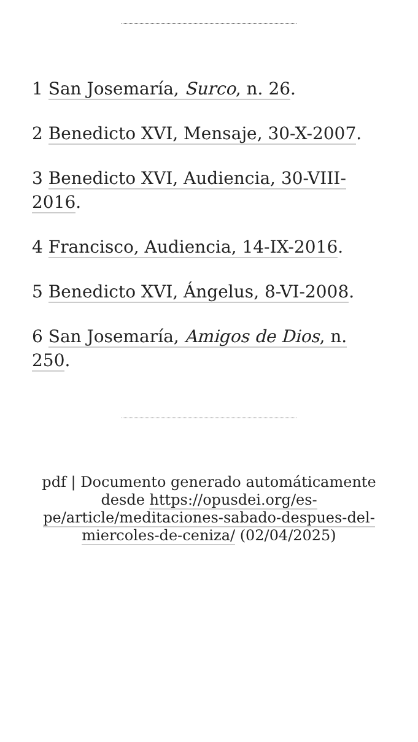1 San Josemaría, Surco, n. 26.
2 Benedicto XVI, Mensaje, 30-X-2007.
3 Benedicto XVI, Audiencia, 30-VIII-2016.
4 Francisco, Audiencia, 14-IX-2016.
5 Benedicto XVI, Ángelus, 8-VI-2008.
6 San Josemaría, Amigos de Dios, n. 250.
pdf | Documento generado automáticamente desde https://opusdei.org/es-pe/article/meditaciones-sabado-despues-del-miercoles-de-ceniza/ (02/04/2025)